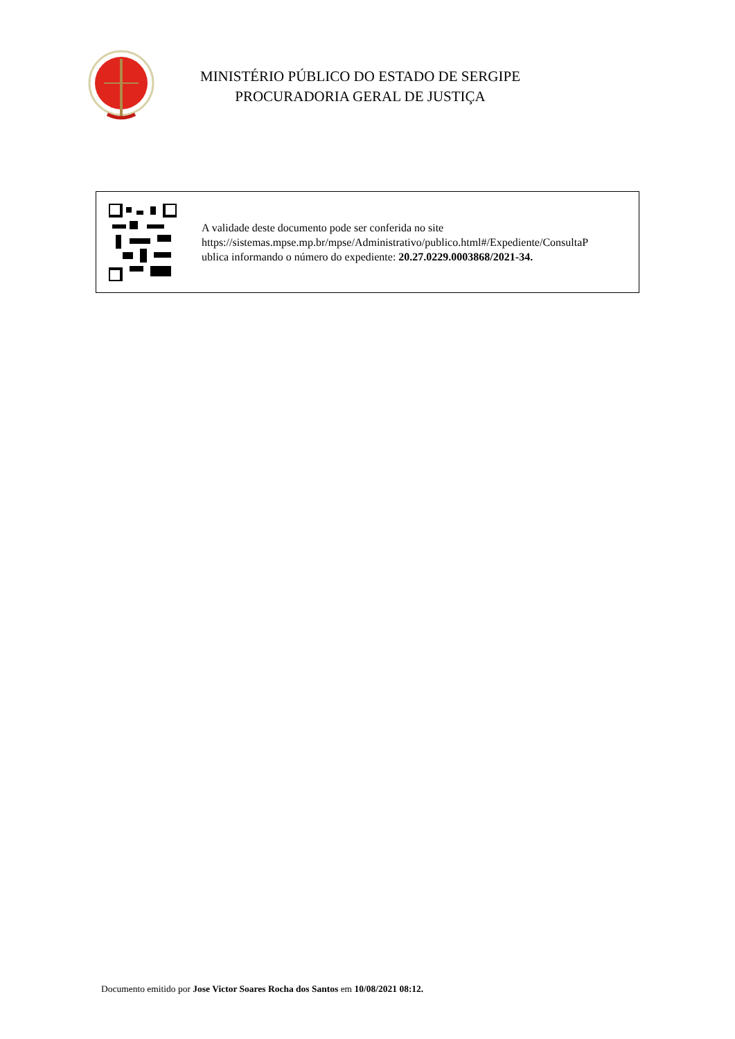MINISTÉRIO PÚBLICO DO ESTADO DE SERGIPE
PROCURADORIA GERAL DE JUSTIÇA
A validade deste documento pode ser conferida no site
https://sistemas.mpse.mp.br/mpse/Administrativo/publico.html#/Expediente/ConsultaP
ublica informando o número do expediente: 20.27.0229.0003868/2021-34.
Documento emitido por Jose Victor Soares Rocha dos Santos em 10/08/2021 08:12.